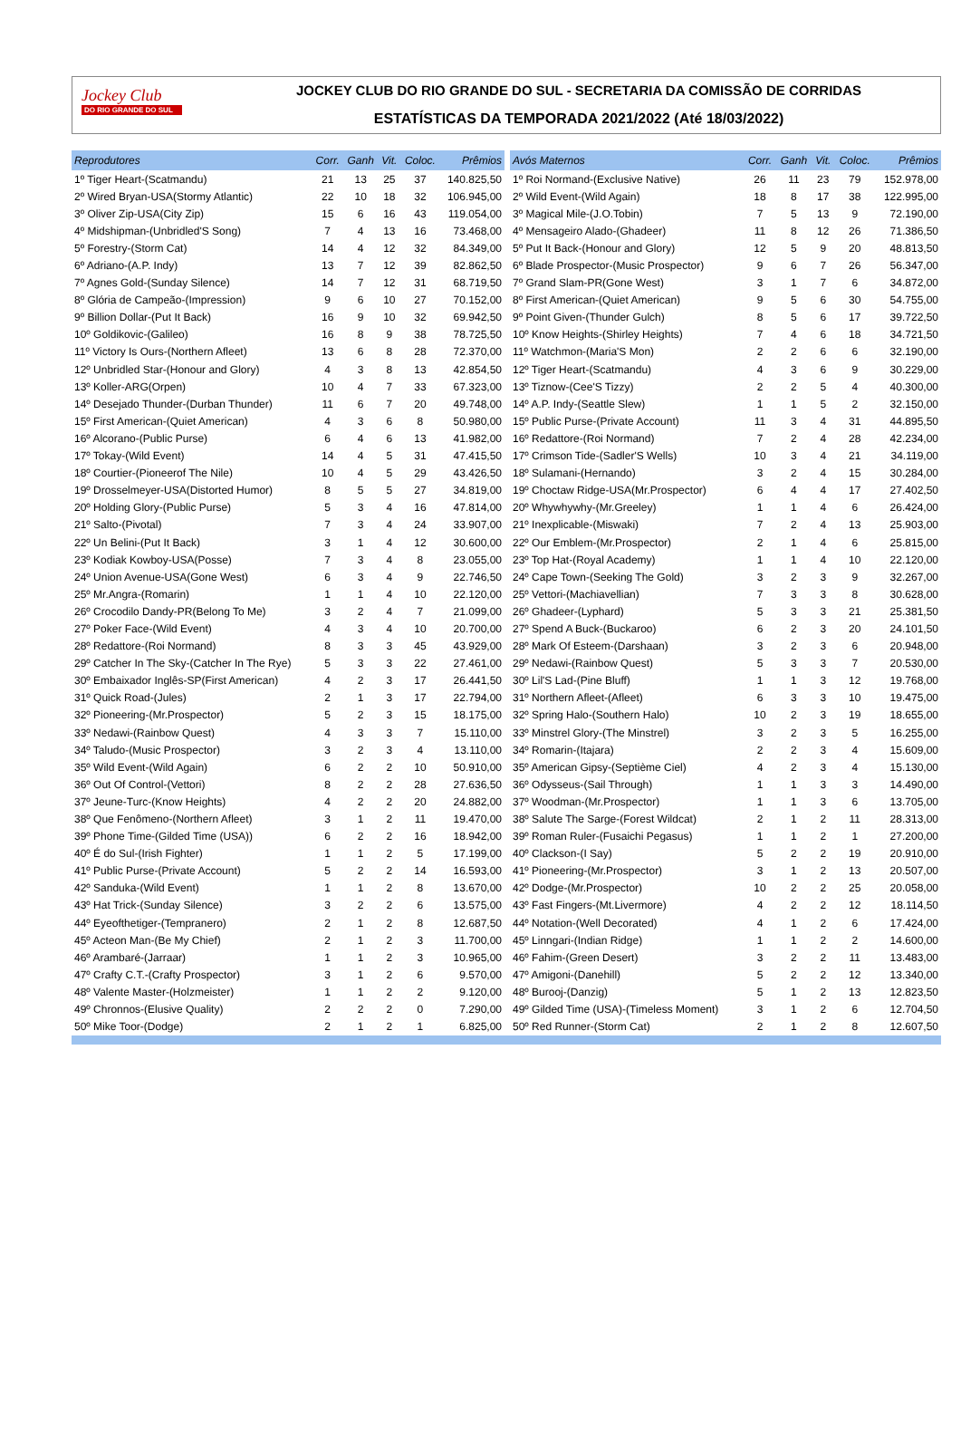Jockey Club
DO RIO GRANDE DO SUL
JOCKEY CLUB DO RIO GRANDE DO SUL - SECRETARIA DA COMISSÃO DE CORRIDAS
ESTATÍSTICAS DA TEMPORADA 2021/2022 (Até 18/03/2022)
| Reprodutores | Corr. | Ganh | Vit. | Coloc. | Prêmios |
| --- | --- | --- | --- | --- | --- |
| 1º Tiger Heart-(Scatmandu) | 21 | 13 | 25 | 37 | 140.825,50 |
| 2º Wired Bryan-USA(Stormy Atlantic) | 22 | 10 | 18 | 32 | 106.945,00 |
| 3º Oliver Zip-USA(City Zip) | 15 | 6 | 16 | 43 | 119.054,00 |
| 4º Midshipman-(Unbridled'S Song) | 7 | 4 | 13 | 16 | 73.468,00 |
| 5º Forestry-(Storm Cat) | 14 | 4 | 12 | 32 | 84.349,00 |
| 6º Adriano-(A.P. Indy) | 13 | 7 | 12 | 39 | 82.862,50 |
| 7º Agnes Gold-(Sunday Silence) | 14 | 7 | 12 | 31 | 68.719,50 |
| 8º Glória de Campeão-(Impression) | 9 | 6 | 10 | 27 | 70.152,00 |
| 9º Billion Dollar-(Put It Back) | 16 | 9 | 10 | 32 | 69.942,50 |
| 10º Goldikovic-(Galileo) | 16 | 8 | 9 | 38 | 78.725,50 |
| 11º Victory Is Ours-(Northern Afleet) | 13 | 6 | 8 | 28 | 72.370,00 |
| 12º Unbridled Star-(Honour and Glory) | 4 | 3 | 8 | 13 | 42.854,50 |
| 13º Koller-ARG(Orpen) | 10 | 4 | 7 | 33 | 67.323,00 |
| 14º Desejado Thunder-(Durban Thunder) | 11 | 6 | 7 | 20 | 49.748,00 |
| 15º First American-(Quiet American) | 4 | 3 | 6 | 8 | 50.980,00 |
| 16º Alcorano-(Public Purse) | 6 | 4 | 6 | 13 | 41.982,00 |
| 17º Tokay-(Wild Event) | 14 | 4 | 5 | 31 | 47.415,50 |
| 18º Courtier-(Pioneerof The Nile) | 10 | 4 | 5 | 29 | 43.426,50 |
| 19º Drosselmeyer-USA(Distorted Humor) | 8 | 5 | 5 | 27 | 34.819,00 |
| 20º Holding Glory-(Public Purse) | 5 | 3 | 4 | 16 | 47.814,00 |
| 21º Salto-(Pivotal) | 7 | 3 | 4 | 24 | 33.907,00 |
| 22º Un Belini-(Put It Back) | 3 | 1 | 4 | 12 | 30.600,00 |
| 23º Kodiak Kowboy-USA(Posse) | 7 | 3 | 4 | 8 | 23.055,00 |
| 24º Union Avenue-USA(Gone West) | 6 | 3 | 4 | 9 | 22.746,50 |
| 25º Mr.Angra-(Romarin) | 1 | 1 | 4 | 10 | 22.120,00 |
| 26º Crocodilo Dandy-PR(Belong To Me) | 3 | 2 | 4 | 7 | 21.099,00 |
| 27º Poker Face-(Wild Event) | 4 | 3 | 4 | 10 | 20.700,00 |
| 28º Redattore-(Roi Normand) | 8 | 3 | 3 | 45 | 43.929,00 |
| 29º Catcher In The Sky-(Catcher In The Rye) | 5 | 3 | 3 | 22 | 27.461,00 |
| 30º Embaixador Inglês-SP(First American) | 4 | 2 | 3 | 17 | 26.441,50 |
| 31º Quick Road-(Jules) | 2 | 1 | 3 | 17 | 22.794,00 |
| 32º Pioneering-(Mr.Prospector) | 5 | 2 | 3 | 15 | 18.175,00 |
| 33º Nedawi-(Rainbow Quest) | 4 | 3 | 3 | 7 | 15.110,00 |
| 34º Taludo-(Music Prospector) | 3 | 2 | 3 | 4 | 13.110,00 |
| 35º Wild Event-(Wild Again) | 6 | 2 | 2 | 10 | 50.910,00 |
| 36º Out Of Control-(Vettori) | 8 | 2 | 2 | 28 | 27.636,50 |
| 37º Jeune-Turc-(Know Heights) | 4 | 2 | 2 | 20 | 24.882,00 |
| 38º Que Fenômeno-(Northern Afleet) | 3 | 1 | 2 | 11 | 19.470,00 |
| 39º Phone Time-(Gilded Time (USA)) | 6 | 2 | 2 | 16 | 18.942,00 |
| 40º É do Sul-(Irish Fighter) | 1 | 1 | 2 | 5 | 17.199,00 |
| 41º Public Purse-(Private Account) | 5 | 2 | 2 | 14 | 16.593,00 |
| 42º Sanduka-(Wild Event) | 1 | 1 | 2 | 8 | 13.670,00 |
| 43º Hat Trick-(Sunday Silence) | 3 | 2 | 2 | 6 | 13.575,00 |
| 44º Eyeofthetiger-(Tempranero) | 2 | 1 | 2 | 8 | 12.687,50 |
| 45º Acteon Man-(Be My Chief) | 2 | 1 | 2 | 3 | 11.700,00 |
| 46º Arambaré-(Jarraar) | 1 | 1 | 2 | 3 | 10.965,00 |
| 47º Crafty C.T.-(Crafty Prospector) | 3 | 1 | 2 | 6 | 9.570,00 |
| 48º Valente Master-(Holzmeister) | 1 | 1 | 2 | 2 | 9.120,00 |
| 49º Chronnos-(Elusive Quality) | 2 | 2 | 2 | 0 | 7.290,00 |
| 50º Mike Toor-(Dodge) | 2 | 1 | 2 | 1 | 6.825,00 |
| Avós Maternos | Corr. | Ganh | Vit. | Coloc. | Prêmios |
| --- | --- | --- | --- | --- | --- |
| 1º Roi Normand-(Exclusive Native) | 26 | 11 | 23 | 79 | 152.978,00 |
| 2º Wild Event-(Wild Again) | 18 | 8 | 17 | 38 | 122.995,00 |
| 3º Magical Mile-(J.O.Tobin) | 7 | 5 | 13 | 9 | 72.190,00 |
| 4º Mensageiro Alado-(Ghadeer) | 11 | 8 | 12 | 26 | 71.386,50 |
| 5º Put It Back-(Honour and Glory) | 12 | 5 | 9 | 20 | 48.813,50 |
| 6º Blade Prospector-(Music Prospector) | 9 | 6 | 7 | 26 | 56.347,00 |
| 7º Grand Slam-PR(Gone West) | 3 | 1 | 7 | 6 | 34.872,00 |
| 8º First American-(Quiet American) | 9 | 5 | 6 | 30 | 54.755,00 |
| 9º Point Given-(Thunder Gulch) | 8 | 5 | 6 | 17 | 39.722,50 |
| 10º Know Heights-(Shirley Heights) | 7 | 4 | 6 | 18 | 34.721,50 |
| 11º Watchmon-(Maria'S Mon) | 2 | 2 | 6 | 6 | 32.190,00 |
| 12º Tiger Heart-(Scatmandu) | 4 | 3 | 6 | 9 | 30.229,00 |
| 13º Tiznow-(Cee'S Tizzy) | 2 | 2 | 5 | 4 | 40.300,00 |
| 14º A.P. Indy-(Seattle Slew) | 1 | 1 | 5 | 2 | 32.150,00 |
| 15º Public Purse-(Private Account) | 11 | 3 | 4 | 31 | 44.895,50 |
| 16º Redattore-(Roi Normand) | 7 | 2 | 4 | 28 | 42.234,00 |
| 17º Crimson Tide-(Sadler'S Wells) | 10 | 3 | 4 | 21 | 34.119,00 |
| 18º Sulamani-(Hernando) | 3 | 2 | 4 | 15 | 30.284,00 |
| 19º Choctaw Ridge-USA(Mr.Prospector) | 6 | 4 | 4 | 17 | 27.402,50 |
| 20º Whywhywhy-(Mr.Greeley) | 1 | 1 | 4 | 6 | 26.424,00 |
| 21º Inexplicable-(Miswaki) | 7 | 2 | 4 | 13 | 25.903,00 |
| 22º Our Emblem-(Mr.Prospector) | 2 | 1 | 4 | 6 | 25.815,00 |
| 23º Top Hat-(Royal Academy) | 1 | 1 | 4 | 10 | 22.120,00 |
| 24º Cape Town-(Seeking The Gold) | 3 | 2 | 3 | 9 | 32.267,00 |
| 25º Vettori-(Machiavellian) | 7 | 3 | 3 | 8 | 30.628,00 |
| 26º Ghadeer-(Lyphard) | 5 | 3 | 3 | 21 | 25.381,50 |
| 27º Spend A Buck-(Buckaroo) | 6 | 2 | 3 | 20 | 24.101,50 |
| 28º Mark Of Esteem-(Darshaan) | 3 | 2 | 3 | 6 | 20.948,00 |
| 29º Nedawi-(Rainbow Quest) | 5 | 3 | 3 | 7 | 20.530,00 |
| 30º Lil'S Lad-(Pine Bluff) | 1 | 1 | 3 | 12 | 19.768,00 |
| 31º Northern Afleet-(Afleet) | 6 | 3 | 3 | 10 | 19.475,00 |
| 32º Spring Halo-(Southern Halo) | 10 | 2 | 3 | 19 | 18.655,00 |
| 33º Minstrel Glory-(The Minstrel) | 3 | 2 | 3 | 5 | 16.255,00 |
| 34º Romarin-(Itajara) | 2 | 2 | 3 | 4 | 15.609,00 |
| 35º American Gipsy-(Septième Ciel) | 4 | 2 | 3 | 4 | 15.130,00 |
| 36º Odysseus-(Sail Through) | 1 | 1 | 3 | 3 | 14.490,00 |
| 37º Woodman-(Mr.Prospector) | 1 | 1 | 3 | 6 | 13.705,00 |
| 38º Salute The Sarge-(Forest Wildcat) | 2 | 1 | 2 | 11 | 28.313,00 |
| 39º Roman Ruler-(Fusaichi Pegasus) | 1 | 1 | 2 | 1 | 27.200,00 |
| 40º Clackson-(I Say) | 5 | 2 | 2 | 19 | 20.910,00 |
| 41º Pioneering-(Mr.Prospector) | 3 | 1 | 2 | 13 | 20.507,00 |
| 42º Dodge-(Mr.Prospector) | 10 | 2 | 2 | 25 | 20.058,00 |
| 43º Fast Fingers-(Mt.Livermore) | 4 | 2 | 2 | 12 | 18.114,50 |
| 44º Notation-(Well Decorated) | 4 | 1 | 2 | 6 | 17.424,00 |
| 45º Linngari-(Indian Ridge) | 1 | 1 | 2 | 2 | 14.600,00 |
| 46º Fahim-(Green Desert) | 3 | 2 | 2 | 11 | 13.483,00 |
| 47º Amigoni-(Danehill) | 5 | 2 | 2 | 12 | 13.340,00 |
| 48º Burooj-(Danzig) | 5 | 1 | 2 | 13 | 12.823,50 |
| 49º Gilded Time (USA)-(Timeless Moment) | 3 | 1 | 2 | 6 | 12.704,50 |
| 50º Red Runner-(Storm Cat) | 2 | 1 | 2 | 8 | 12.607,50 |